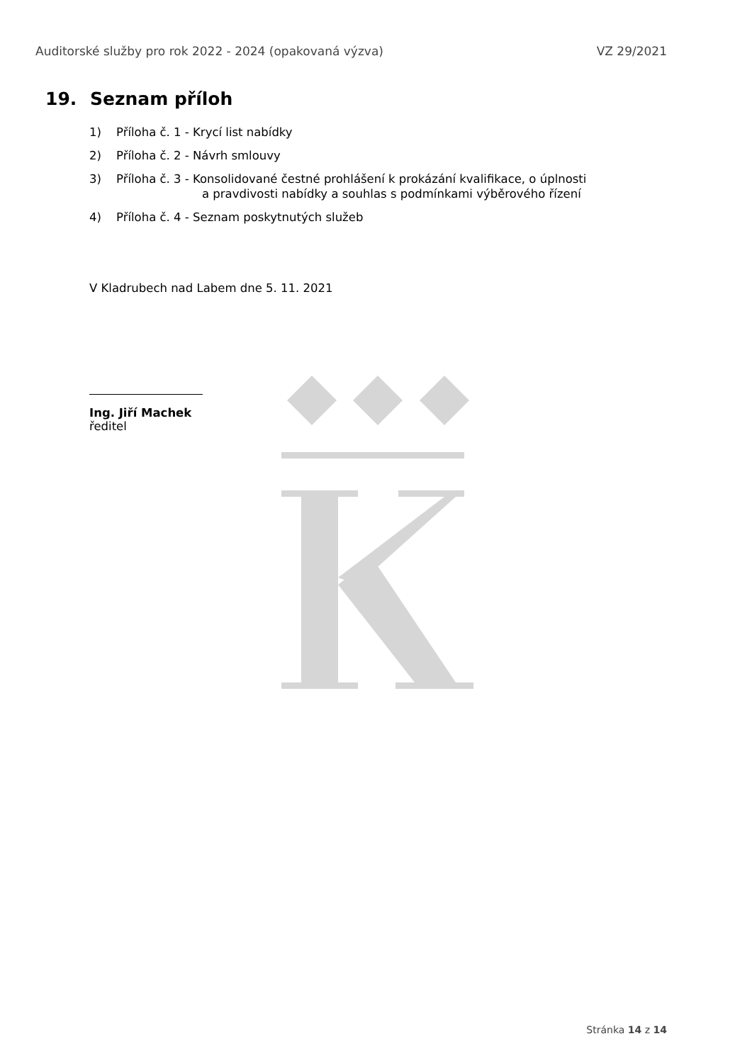Auditorské služby pro rok 2022 - 2024 (opakovaná výzva) VZ 29/2021
19. Seznam příloh
1) Příloha č. 1 - Krycí list nabídky
2) Příloha č. 2 - Návrh smlouvy
3) Příloha č. 3 - Konsolidované čestné prohlášení k prokázání kvalifikace, o úplnosti
a pravdivosti nabídky a souhlas s podmínkami výběrového řízení
4) Příloha č. 4 - Seznam poskytnutých služeb
V Kladrubech nad Labem dne 5. 11. 2021
Ing. Jiří Machek
ředitel
Stránka 14 z 14